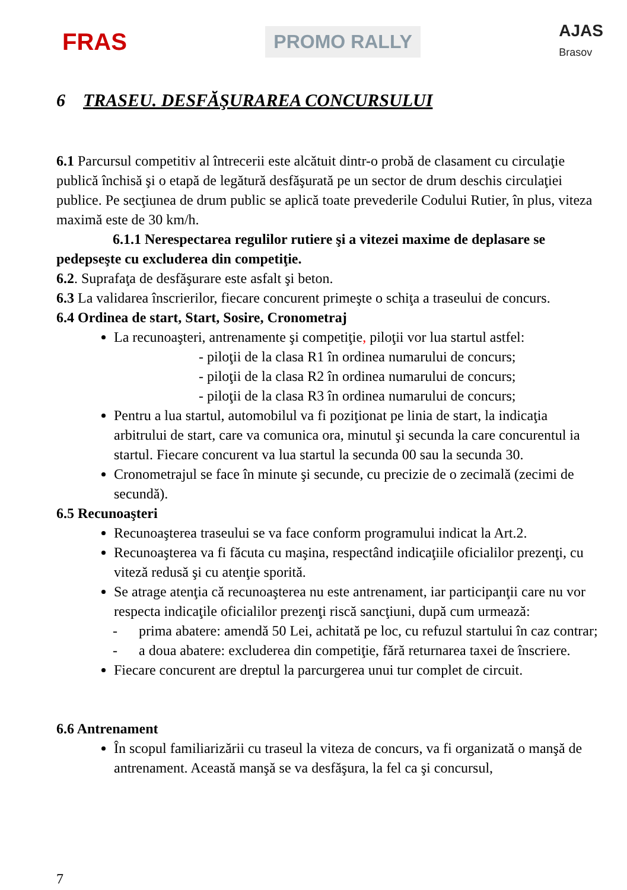FRAS
PROMO RALLY
AJAS
Brasov
6 TRASEU. DESFĂŞURAREA CONCURSULUI
6.1 Parcursul competitiv al întrecerii este alcătuit dintr-o probă de clasament cu circulaţie publică închisă şi o etapă de legătură desfăşurată pe un sector de drum deschis circulaţiei publice. Pe secţiunea de drum public se aplică toate prevederile Codului Rutier, în plus, viteza maximă este de 30 km/h.
6.1.1 Nerespectarea regulilor rutiere şi a vitezei maxime de deplasare se pedepseşte cu excluderea din competiţie.
6.2. Suprafaţa de desfăşurare este asfalt şi beton.
6.3 La validarea înscrierilor, fiecare concurent primeşte o schiţa a traseului de concurs.
6.4 Ordinea de start, Start, Sosire, Cronometraj
La recunoaşteri, antrenamente şi competiţie, piloţii vor lua startul astfel:
- piloţii de la clasa R1 în ordinea numarului de concurs;
- piloţii de la clasa R2 în ordinea numarului de concurs;
- piloţii de la clasa R3 în ordinea numarului de concurs;
Pentru a lua startul, automobilul va fi poziţionat pe linia de start, la indicaţia arbitrului de start, care va comunica ora, minutul şi secunda la care concurentul ia startul. Fiecare concurent va lua startul la secunda 00 sau la secunda 30.
Cronometrajul se face în minute şi secunde, cu precizie de o zecimală (zecimi de secundă).
6.5 Recunoaşteri
Recunoaşterea traseului se va face conform programului indicat la Art.2.
Recunoaşterea va fi făcuta cu maşina, respectând indicaţiile oficialilor prezenţi, cu viteză redusă şi cu atenţie sporită.
Se atrage atenţia că recunoaşterea nu este antrenament, iar participanţii care nu vor respecta indicaţile oficialilor prezenţi riscă sancţiuni, după cum urmează:
- prima abatere: amendă 50 Lei, achitată pe loc, cu refuzul startului în caz contrar;
- a doua abatere: excluderea din competiţie, fără returnarea taxei de înscriere.
Fiecare concurent are dreptul la parcurgerea unui tur complet de circuit.
6.6 Antrenament
În scopul familiarizării cu traseul la viteza de concurs, va fi organizată o manşă de antrenament. Această manşă se va desfăşura, la fel ca şi concursul,
7